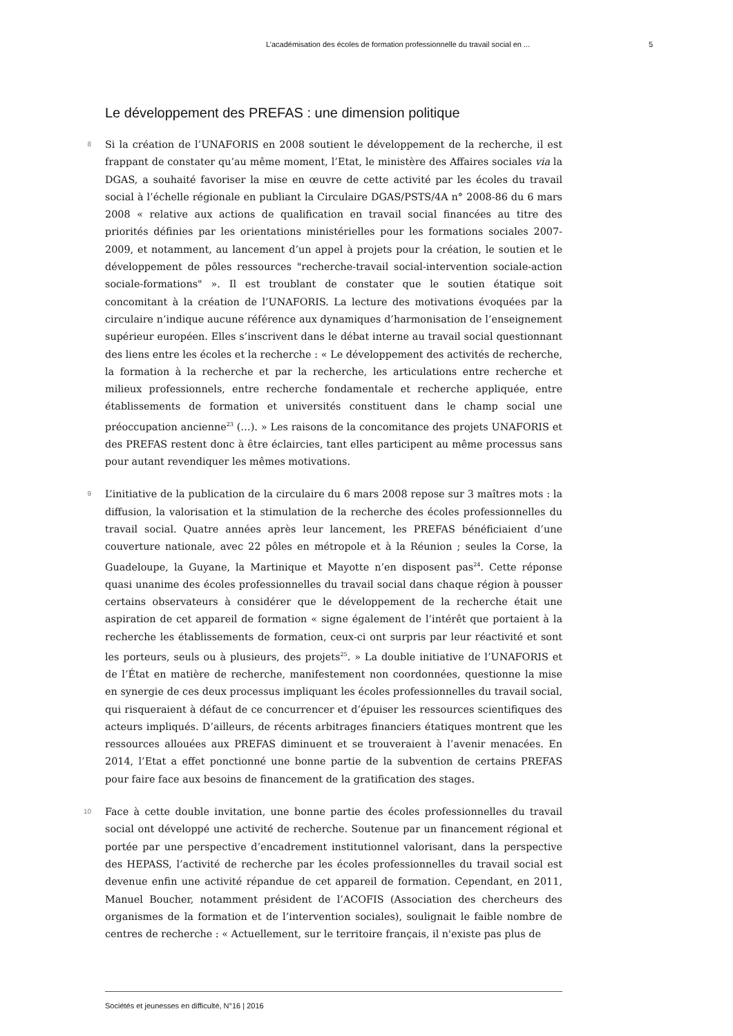L’académisation des écoles de formation professionnelle du travail social en ... 5
Le développement des PREFAS : une dimension politique
8
Si la création de l’UNAFORIS en 2008 soutient le développement de la recherche, il est frappant de constater qu’au même moment, l’Etat, le ministère des Affaires sociales via la DGAS, a souhaité favoriser la mise en œuvre de cette activité par les écoles du travail social à l’échelle régionale en publiant la Circulaire DGAS/PSTS/4A n° 2008-86 du 6 mars 2008 « relative aux actions de qualification en travail social financées au titre des priorités définies par les orientations ministérielles pour les formations sociales 2007-2009, et notamment, au lancement d’un appel à projets pour la création, le soutien et le développement de pôles ressources "recherche-travail social-intervention sociale-action sociale-formations" ». Il est troublant de constater que le soutien étatique soit concomitant à la création de l’UNAFORIS. La lecture des motivations évoquées par la circulaire n’indique aucune référence aux dynamiques d’harmonisation de l’enseignement supérieur européen. Elles s’inscrivent dans le débat interne au travail social questionnant des liens entre les écoles et la recherche : « Le développement des activités de recherche, la formation à la recherche et par la recherche, les articulations entre recherche et milieux professionnels, entre recherche fondamentale et recherche appliquée, entre établissements de formation et universités constituent dans le champ social une préoccupation ancienne<sup>23</sup> (…). » Les raisons de la concomitance des projets UNAFORIS et des PREFAS restent donc à être éclaircies, tant elles participent au même processus sans pour autant revendiquer les mêmes motivations.
9
L’initiative de la publication de la circulaire du 6 mars 2008 repose sur 3 maîtres mots : la diffusion, la valorisation et la stimulation de la recherche des écoles professionnelles du travail social. Quatre années après leur lancement, les PREFAS bénéficiaient d’une couverture nationale, avec 22 pôles en métropole et à la Réunion ; seules la Corse, la Guadeloupe, la Guyane, la Martinique et Mayotte n’en disposent pas<sup>24</sup>. Cette réponse quasi unanime des écoles professionnelles du travail social dans chaque région à pousser certains observateurs à considérer que le développement de la recherche était une aspiration de cet appareil de formation « signe également de l’intérêt que portaient à la recherche les établissements de formation, ceux-ci ont surpris par leur réactivité et sont les porteurs, seuls ou à plusieurs, des projets<sup>25</sup>. » La double initiative de l’UNAFORIS et de l’État en matière de recherche, manifestement non coordonnées, questionne la mise en synergie de ces deux processus impliquant les écoles professionnelles du travail social, qui risqueraient à défaut de ce concurrencer et d’épuiser les ressources scientifiques des acteurs impliqués. D’ailleurs, de récents arbitrages financiers étatiques montrent que les ressources allouées aux PREFAS diminuent et se trouveraient à l’avenir menacées. En 2014, l’Etat a effet ponctionné une bonne partie de la subvention de certains PREFAS pour faire face aux besoins de financement de la gratification des stages.
10
Face à cette double invitation, une bonne partie des écoles professionnelles du travail social ont développé une activité de recherche. Soutenue par un financement régional et portée par une perspective d’encadrement institutionnel valorisant, dans la perspective des HEPASS, l’activité de recherche par les écoles professionnelles du travail social est devenue enfin une activité répandue de cet appareil de formation. Cependant, en 2011, Manuel Boucher, notamment président de l’ACOFIS (Association des chercheurs des organismes de la formation et de l’intervention sociales), soulignait le faible nombre de centres de recherche : « Actuellement, sur le territoire français, il n'existe pas plus de
Sociétés et jeunesses en difficulté, N°16 | 2016